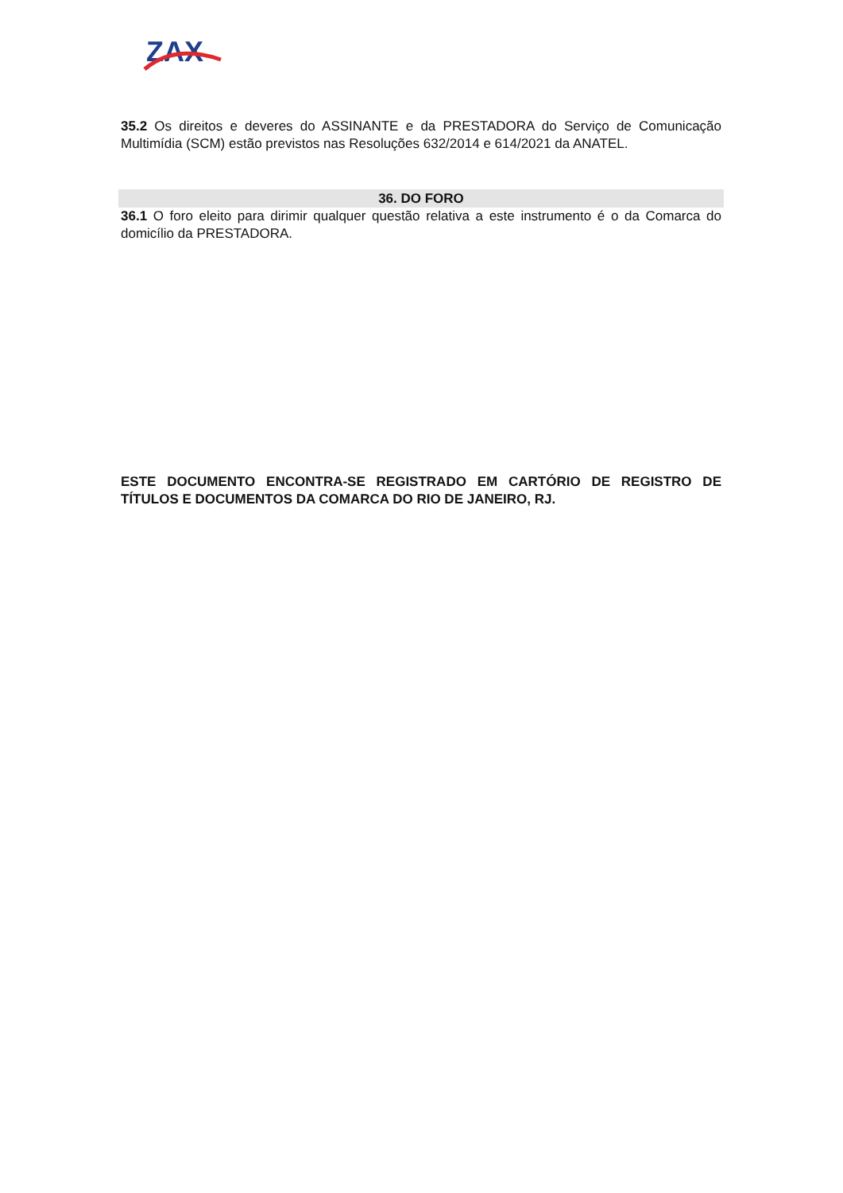ZAX
35.2 Os direitos e deveres do ASSINANTE e da PRESTADORA do Serviço de Comunicação Multimídia (SCM) estão previstos nas Resoluções 632/2014 e 614/2021 da ANATEL.
36. DO FORO
36.1 O foro eleito para dirimir qualquer questão relativa a este instrumento é o da Comarca do domicílio da PRESTADORA.
ESTE DOCUMENTO ENCONTRA-SE REGISTRADO EM CARTÓRIO DE REGISTRO DE TÍTULOS E DOCUMENTOS DA COMARCA DO RIO DE JANEIRO, RJ.